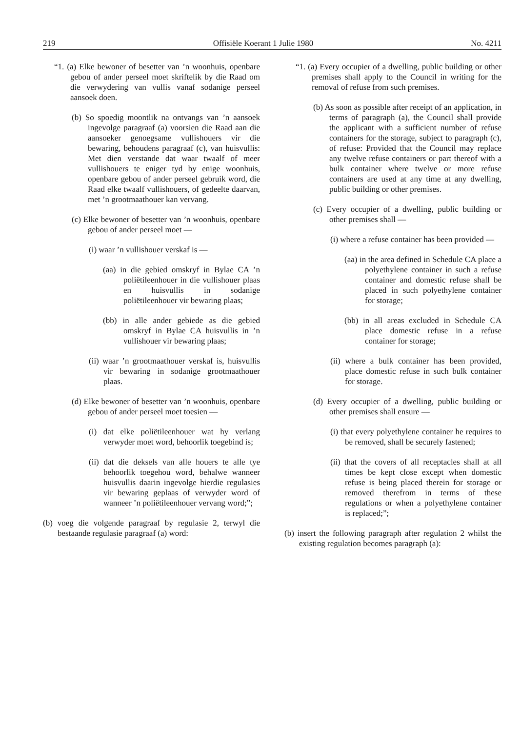219 Offisiële Koerant 1 Julie 1980 No. 4211
“1. (a) Elke bewoner of besetter van ’n woonhuis, openbare gebou of ander perseel moet skriftelik by die Raad om die verwydering van vullis vanaf sodanige perseel aansoek doen.
(b) So spoedig moontlik na ontvangs van ’n aansoek ingevolge paragraaf (a) voorsien die Raad aan die aansoeker genoegsame vullishouers vir die bewaring, behoudens paragraaf (c), van huisvullis: Met dien verstande dat waar twaalf of meer vullishouers te eniger tyd by enige woonhuis, openbare gebou of ander perseel gebruik word, die Raad elke twaalf vullishouers, of gedeelte daarvan, met ’n grootmaathouer kan vervang.
(c) Elke bewoner of besetter van ’n woonhuis, openbare gebou of ander perseel moet —
(i) waar ’n vullishouer verskaf is —
(aa) in die gebied omskryf in Bylae CA ’n poliëtileenhouer in die vullishouer plaas en huisvullis in sodanige poliëtileenhouer vir bewaring plaas;
(bb) in alle ander gebiede as die gebied omskryf in Bylae CA huisvullis in ’n vullishouer vir bewaring plaas;
(ii) waar ’n grootmaathouer verskaf is, huisvullis vir bewaring in sodanige grootmaathouer plaas.
(d) Elke bewoner of besetter van ’n woonhuis, openbare gebou of ander perseel moet toesien —
(i) dat elke poliëtileenhouer wat hy verlang verwyder moet word, behoorlik toegebind is;
(ii) dat die deksels van alle houers te alle tye behoorlik toegehou word, behalwe wanneer huisvullis daarin ingevolge hierdie regulasies vir bewaring geplaas of verwyder word of wanneer ’n poliëtileenhouer vervang word;”;
(b) voeg die volgende paragraaf by regulasie 2, terwyl die bestaande regulasie paragraaf (a) word:
“1. (a) Every occupier of a dwelling, public building or other premises shall apply to the Council in writing for the removal of refuse from such premises.
(b) As soon as possible after receipt of an application, in terms of paragraph (a), the Council shall provide the applicant with a sufficient number of refuse containers for the storage, subject to paragraph (c), of refuse: Provided that the Council may replace any twelve refuse containers or part thereof with a bulk container where twelve or more refuse containers are used at any time at any dwelling, public building or other premises.
(c) Every occupier of a dwelling, public building or other premises shall —
(i) where a refuse container has been provided —
(aa) in the area defined in Schedule CA place a polyethylene container in such a refuse container and domestic refuse shall be placed in such polyethylene container for storage;
(bb) in all areas excluded in Schedule CA place domestic refuse in a refuse container for storage;
(ii) where a bulk container has been provided, place domestic refuse in such bulk container for storage.
(d) Every occupier of a dwelling, public building or other premises shall ensure —
(i) that every polyethylene container he requires to be removed, shall be securely fastened;
(ii) that the covers of all receptacles shall at all times be kept close except when domestic refuse is being placed therein for storage or removed therefrom in terms of these regulations or when a polyethylene container is replaced;”;
(b) insert the following paragraph after regulation 2 whilst the existing regulation becomes paragraph (a):